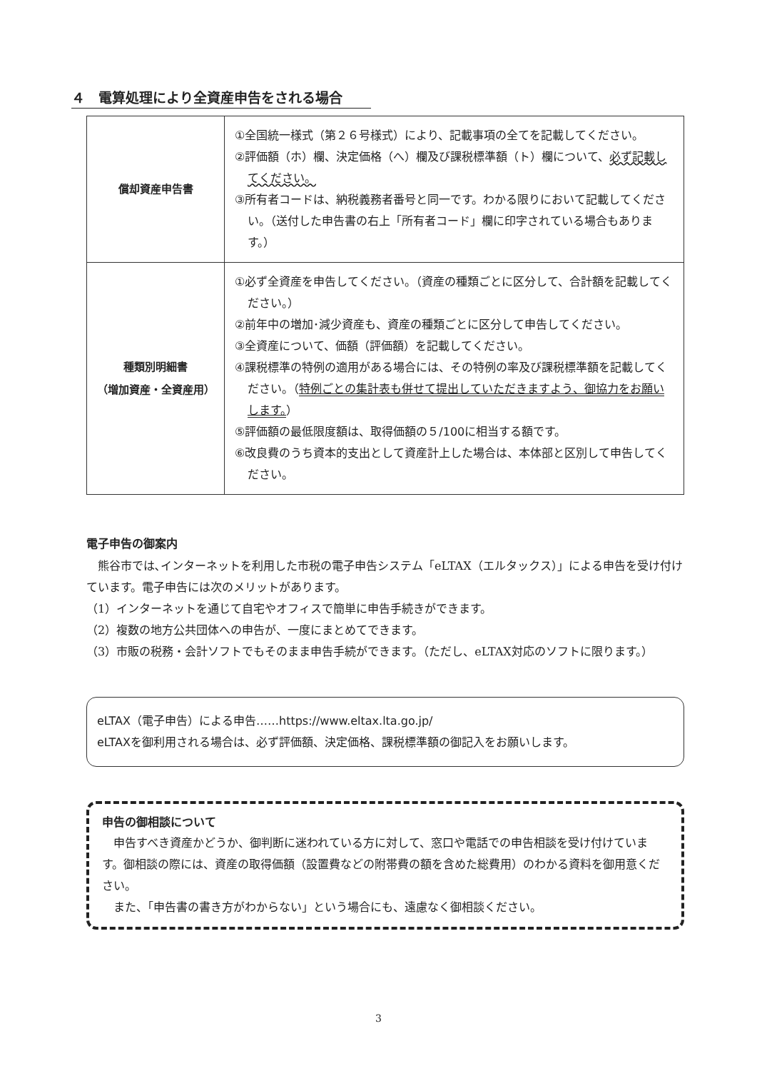４　電算処理により全資産申告をされる場合
| 償却資産申告書 | ①全国統一様式（第２６号様式）により、記載事項の全てを記載してください。 ②評価額（ホ）欄、決定価格（へ）欄及び課税標準額（ト）欄について、 必ず記載してください。 ③所有者コードは、納税義務者番号と同一です。わかる限りにおいて記載してください。（送付した申告書の右上「所有者コード」欄に印字されている場合もあります。） |
| 種類別明細書 （増加資産・全資産用） | ①必ず全資産を申告してください。（資産の種類ごとに区分して、合計額を記載してください。） ②前年中の増加･減少資産も、資産の種類ごとに区分して申告してください。 ③全資産について、価額（評価額）を記載してください。 ④課税標準の特例の適用がある場合には、その特例の率及び課税標準額を記載してください。（ 特例ごとの集計表も併せて提出していただきますよう、御協力をお願いします。 ） ⑤評価額の最低限度額は、取得価額の５/100に相当する額です。 ⑥改良費のうち資本的支出として資産計上した場合は、本体部と区別して申告してください。 |
電子申告の御案内
　熊谷市では､インターネットを利用した市税の電子申告システム「eLTAX（エルタックス）」による申告を受け付けています。電子申告には次のメリットがあります。
（1）インターネットを通じて自宅やオフィスで簡単に申告手続きができます。
（2）複数の地方公共団体への申告が、一度にまとめてできます。
（3）市販の税務・会計ソフトでもそのまま申告手続ができます。（ただし、eLTAX対応のソフトに限ります。）
eLTAX（電子申告）による申告……https://www.eltax.lta.go.jp/
eLTAXを御利用される場合は、必ず評価額、決定価格、課税標準額の御記入をお願いします。
申告の御相談について
　申告すべき資産かどうか、御判断に迷われている方に対して、窓口や電話での申告相談を受け付けています。御相談の際には、資産の取得価額（設置費などの附帯費の額を含めた総費用）のわかる資料を御用意ください。
　また、「申告書の書き方がわからない」という場合にも、遠慮なく御相談ください。
3